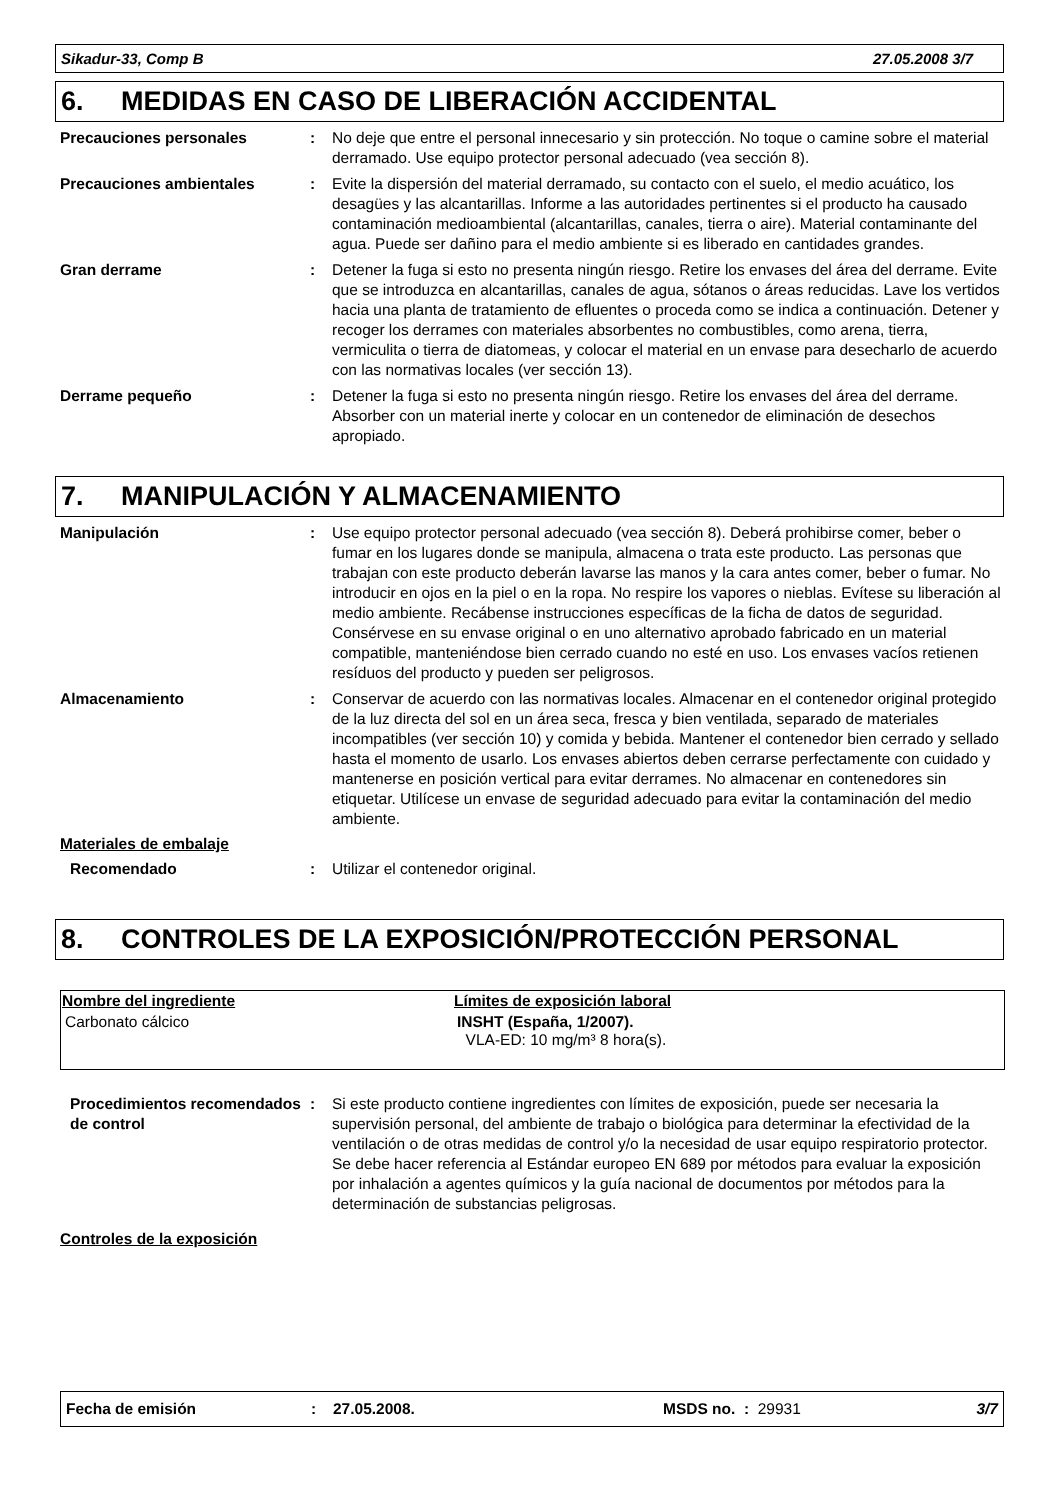Sikadur-33, Comp B 27.05.2008 3/7
6. MEDIDAS EN CASO DE LIBERACIÓN ACCIDENTAL
Precauciones personales : No deje que entre el personal innecesario y sin protección. No toque o camine sobre el material derramado. Use equipo protector personal adecuado (vea sección 8).
Precauciones ambientales : Evite la dispersión del material derramado, su contacto con el suelo, el medio acuático, los desagües y las alcantarillas. Informe a las autoridades pertinentes si el producto ha causado contaminación medioambiental (alcantarillas, canales, tierra o aire). Material contaminante del agua. Puede ser dañino para el medio ambiente si es liberado en cantidades grandes.
Gran derrame : Detener la fuga si esto no presenta ningún riesgo. Retire los envases del área del derrame. Evite que se introduzca en alcantarillas, canales de agua, sótanos o áreas reducidas. Lave los vertidos hacia una planta de tratamiento de efluentes o proceda como se indica a continuación. Detener y recoger los derrames con materiales absorbentes no combustibles, como arena, tierra, vermiculita o tierra de diatomeas, y colocar el material en un envase para desecharlo de acuerdo con las normativas locales (ver sección 13).
Derrame pequeño : Detener la fuga si esto no presenta ningún riesgo. Retire los envases del área del derrame. Absorber con un material inerte y colocar en un contenedor de eliminación de desechos apropiado.
7. MANIPULACIÓN Y ALMACENAMIENTO
Manipulación : Use equipo protector personal adecuado (vea sección 8). Deberá prohibirse comer, beber o fumar en los lugares donde se manipula, almacena o trata este producto. Las personas que trabajan con este producto deberán lavarse las manos y la cara antes comer, beber o fumar. No introducir en ojos en la piel o en la ropa. No respire los vapores o nieblas. Evítese su liberación al medio ambiente. Recábense instrucciones específicas de la ficha de datos de seguridad. Consérvese en su envase original o en uno alternativo aprobado fabricado en un material compatible, manteniéndose bien cerrado cuando no esté en uso. Los envases vacíos retienen resíduos del producto y pueden ser peligrosos.
Almacenamiento : Conservar de acuerdo con las normativas locales. Almacenar en el contenedor original protegido de la luz directa del sol en un área seca, fresca y bien ventilada, separado de materiales incompatibles (ver sección 10) y comida y bebida. Mantener el contenedor bien cerrado y sellado hasta el momento de usarlo. Los envases abiertos deben cerrarse perfectamente con cuidado y mantenerse en posición vertical para evitar derrames. No almacenar en contenedores sin etiquetar. Utilícese un envase de seguridad adecuado para evitar la contaminación del medio ambiente.
Materiales de embalaje
Recomendado : Utilizar el contenedor original.
8. CONTROLES DE LA EXPOSICIÓN/PROTECCIÓN PERSONAL
| Nombre del ingrediente | Límites de exposición laboral |
| --- | --- |
| Carbonato cálcico | INSHT (España, 1/2007). VLA-ED: 10 mg/m³ 8 hora(s). |
Procedimientos recomendados de control
: Si este producto contiene ingredientes con límites de exposición, puede ser necesaria la supervisión personal, del ambiente de trabajo o biológica para determinar la efectividad de la ventilación o de otras medidas de control y/o la necesidad de usar equipo respiratorio protector. Se debe hacer referencia al Estándar europeo EN 689 por métodos para evaluar la exposición por inhalación a agentes químicos y la guía nacional de documentos por métodos para la determinación de substancias peligrosas.
Controles de la exposición
Fecha de emisión: 27.05.2008. MSDS no. : 29931 3/7